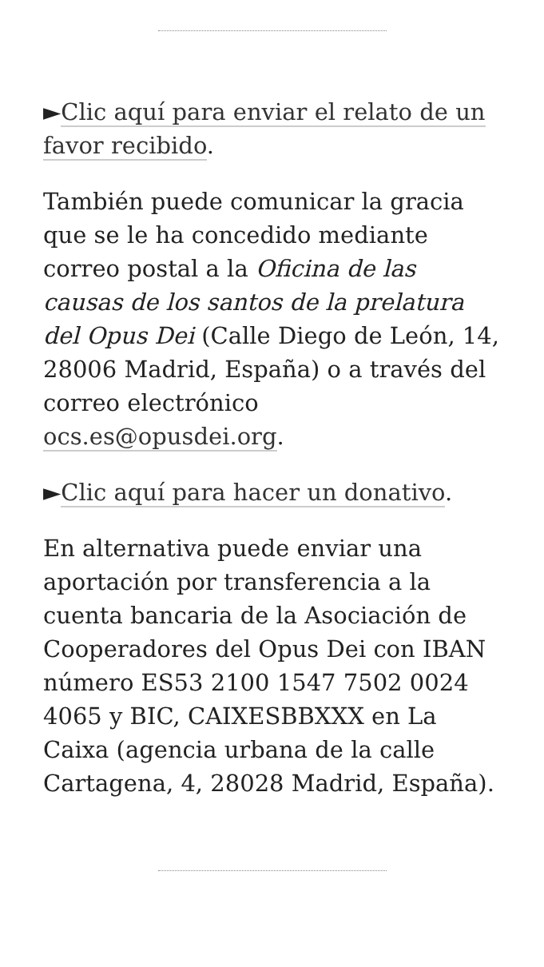►Clic aquí para enviar el relato de un favor recibido.
También puede comunicar la gracia que se le ha concedido mediante correo postal a la Oficina de las causas de los santos de la prelatura del Opus Dei (Calle Diego de León, 14, 28006 Madrid, España) o a través del correo electrónico ocs.es@opusdei.org.
►Clic aquí para hacer un donativo.
En alternativa puede enviar una aportación por transferencia a la cuenta bancaria de la Asociación de Cooperadores del Opus Dei con IBAN número ES53 2100 1547 7502 0024 4065 y BIC, CAIXESBBXXX en La Caixa (agencia urbana de la calle Cartagena, 4, 28028 Madrid, España).